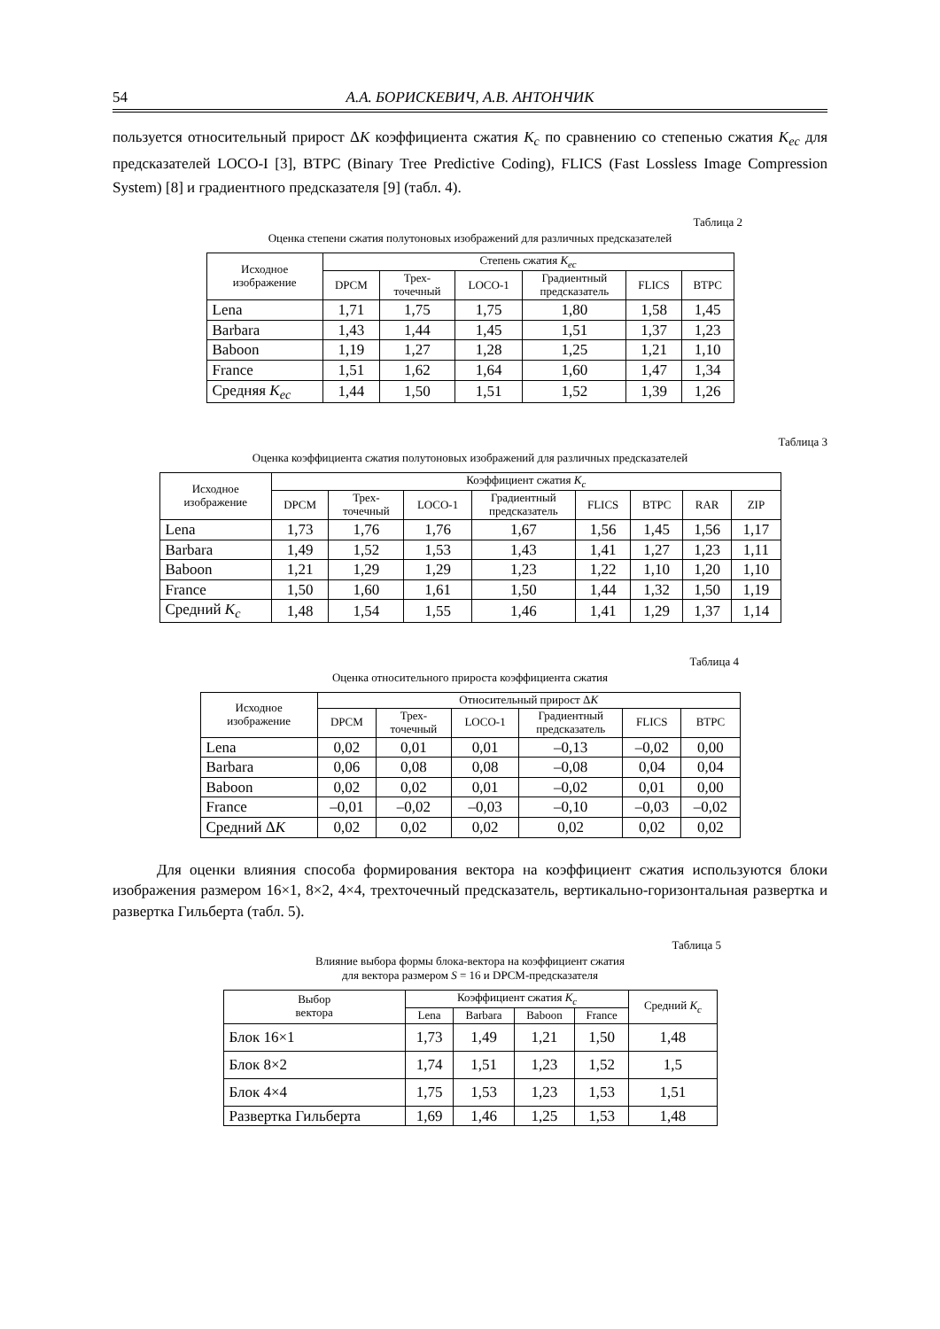54 А.А. БОРИСКЕВИЧ, А.В. АНТОНЧИК
пользуется относительный прирост ΔK коэффициента сжатия K<sub>c</sub> по сравнению со степенью сжатия K<sub>ec</sub> для предсказателей LOCO-I [3], BTPC (Binary Tree Predictive Coding), FLICS (Fast Lossless Image Compression System) [8] и градиентного предсказателя [9] (табл. 4).
Таблица 2
Оценка степени сжатия полутоновых изображений для различных предсказателей
| Исходное изображение | Степень сжатия K<sub>ec</sub> | | | | | |
| --- | --- | --- | --- | --- | --- | --- |
| | DPCM | Трех- точечный | LOCO-1 | Градиентный предсказатель | FLICS | BTPC |
| Lena | 1,71 | 1,75 | 1,75 | 1,80 | 1,58 | 1,45 |
| Barbara | 1,43 | 1,44 | 1,45 | 1,51 | 1,37 | 1,23 |
| Baboon | 1,19 | 1,27 | 1,28 | 1,25 | 1,21 | 1,10 |
| France | 1,51 | 1,62 | 1,64 | 1,60 | 1,47 | 1,34 |
| Средняя K<sub>ec</sub> | 1,44 | 1,50 | 1,51 | 1,52 | 1,39 | 1,26 |
Таблица 3
Оценка коэффициента сжатия полутоновых изображений для различных предсказателей
| Исходное изображение | Коэффициент сжатия K<sub>c</sub> | | | | | | | |
| --- | --- | --- | --- | --- | --- | --- | --- | --- |
| | DPCM | Трех- точечный | LOCO-1 | Градиентный предсказатель | FLICS | BTPC | RAR | ZIP |
| Lena | 1,73 | 1,76 | 1,76 | 1,67 | 1,56 | 1,45 | 1,56 | 1,17 |
| Barbara | 1,49 | 1,52 | 1,53 | 1,43 | 1,41 | 1,27 | 1,23 | 1,11 |
| Baboon | 1,21 | 1,29 | 1,29 | 1,23 | 1,22 | 1,10 | 1,20 | 1,10 |
| France | 1,50 | 1,60 | 1,61 | 1,50 | 1,44 | 1,32 | 1,50 | 1,19 |
| Средний K<sub>c</sub> | 1,48 | 1,54 | 1,55 | 1,46 | 1,41 | 1,29 | 1,37 | 1,14 |
Таблица 4
Оценка относительного прироста коэффициента сжатия
| Исходное изображение | Относительный прирост Δ K | | | | | |
| --- | --- | --- | --- | --- | --- | --- |
| | DPCM | Трех- точечный | LOCO-1 | Градиентный предсказатель | FLICS | BTPC |
| Lena | 0,02 | 0,01 | 0,01 | –0,13 | –0,02 | 0,00 |
| Barbara | 0,06 | 0,08 | 0,08 | –0,08 | 0,04 | 0,04 |
| Baboon | 0,02 | 0,02 | 0,01 | –0,02 | 0,01 | 0,00 |
| France | –0,01 | –0,02 | –0,03 | –0,10 | –0,03 | –0,02 |
| Средний Δ K | 0,02 | 0,02 | 0,02 | 0,02 | 0,02 | 0,02 |
Для оценки влияния способа формирования вектора на коэффициент сжатия используются блоки изображения размером 16×1, 8×2, 4×4, трехточечный предсказатель, вертикально-горизонтальная развертка и развертка Гильберта (табл. 5).
Таблица 5
Влияние выбора формы блока-вектора на коэффициент сжатия
для вектора размером S = 16 и DPCM-предсказателя
| Выбор вектора | Коэффициент сжатия K<sub>c</sub> | | | | Средний K<sub>c</sub> |
| --- | --- | --- | --- | --- | --- |
| | Lena | Barbara | Baboon | France | |
| Блок 16×1 | 1,73 | 1,49 | 1,21 | 1,50 | 1,48 |
| Блок 8×2 | 1,74 | 1,51 | 1,23 | 1,52 | 1,5 |
| Блок 4×4 | 1,75 | 1,53 | 1,23 | 1,53 | 1,51 |
| Развертка Гильберта | 1,69 | 1,46 | 1,25 | 1,53 | 1,48 |